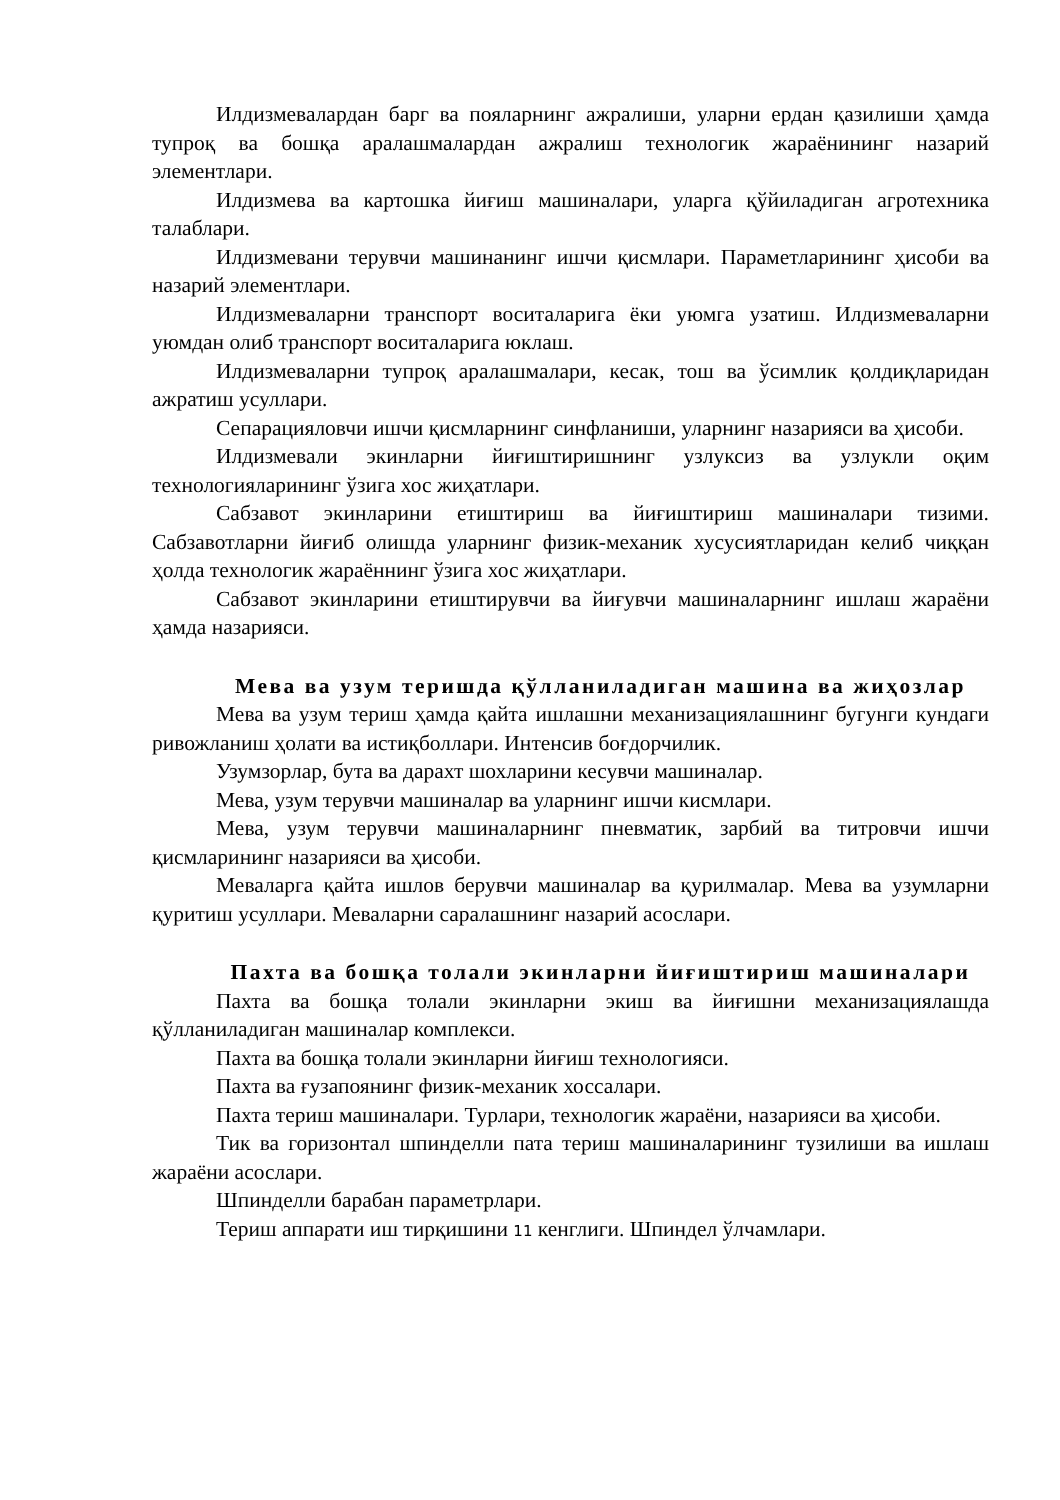Илдизмевалардан барг ва пояларнинг ажралиши, уларни ердан қазилиши ҳамда тупроқ ва бошқа аралашмалардан ажралиш технологик жараёнининг назарий элементлари.
Илдизмева ва картошка йиғиш машиналари, уларга қўйиладиган агротехника талаблари.
Илдизмевани терувчи машинанинг ишчи қисмлари. Параметларининг ҳисоби ва назарий элементлари.
Илдизмеваларни транспорт воситаларига ёки уюмга узатиш. Илдизмеваларни уюмдан олиб транспорт воситаларига юклаш.
Илдизмеваларни тупроқ аралашмалари, кесак, тош ва ўсимлик қолдиқларидан ажратиш усуллари.
Сепарацияловчи ишчи қисмларнинг синфланиши, уларнинг назарияси ва ҳисоби.
Илдизмевали экинларни йиғиштиришнинг узлуксиз ва узлукли оқим технологияларининг ўзига хос жиҳатлари.
Сабзавот экинларини етиштириш ва йиғиштириш машиналари тизими. Сабзавотларни йиғиб олишда уларнинг физик-механик хусусиятларидан келиб чиққан ҳолда технологик жараённинг ўзига хос жиҳатлари.
Сабзавот экинларини етиштирувчи ва йиғувчи машиналарнинг ишлаш жараёни ҳамда назарияси.
Мева ва узум теришда қўлланиладиган машина ва жиҳозлар
Мева ва узум териш ҳамда қайта ишлашни механизациялашнинг бугунги кундаги ривожланиш ҳолати ва истиқболлари. Интенсив боғдорчилик.
Узумзорлар, бута ва дарахт шохларини кесувчи машиналар.
Мева, узум терувчи машиналар ва уларнинг ишчи кисмлари.
Мева, узум терувчи машиналарнинг пневматик, зарбий ва титровчи ишчи қисмларининг назарияси ва ҳисоби.
Меваларга қайта ишлов берувчи машиналар ва қурилмалар. Мева ва узумларни қуритиш усуллари. Меваларни саралашнинг назарий асослари.
Пахта ва бошқа толали экинларни йиғиштириш машиналари
Пахта ва бошқа толали экинларни экиш ва йиғишни механизациялашда қўлланиладиган машиналар комплекси.
Пахта ва бошқа толали экинларни йиғиш технологияси.
Пахта ва ғузапоянинг физик-механик хоссалари.
Пахта териш машиналари. Турлари, технологик жараёни, назарияси ва ҳисоби.
Тик ва горизонтал шпинделли пата териш машиналарининг тузилиши ва ишлаш жараёни асослари.
Шпинделли барабан параметрлари.
Териш аппарати иш тирқишини 11 кенглиги. Шпиндел ўлчамлари.